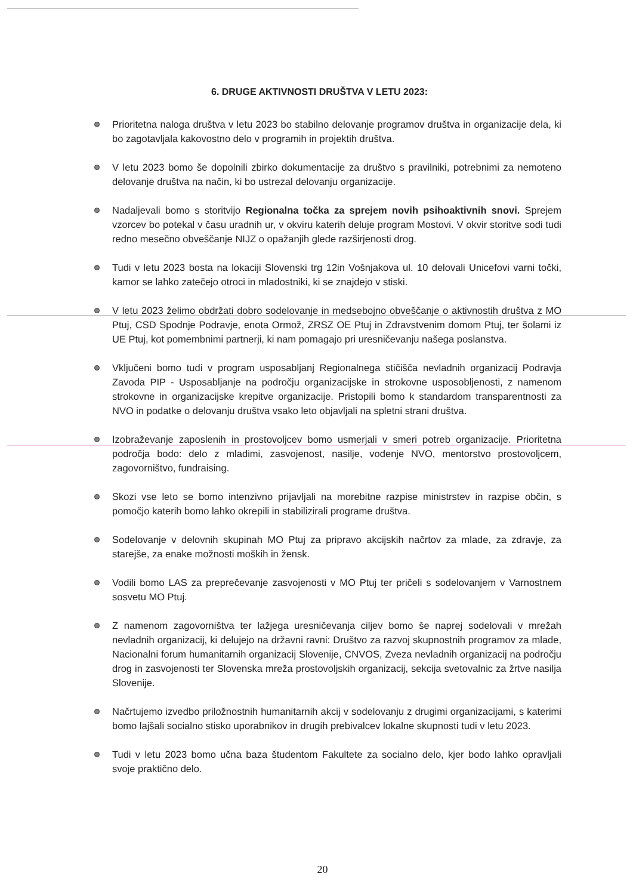6. DRUGE AKTIVNOSTI DRUŠTVA V LETU 2023:
Prioritetna naloga društva v letu 2023 bo stabilno delovanje programov društva in organizacije dela, ki bo zagotavljala kakovostno delo v programih in projektih društva.
V letu 2023 bomo še dopolnili zbirko dokumentacije za društvo s pravilniki, potrebnimi za nemoteno delovanje društva na način, ki bo ustrezal delovanju organizacije.
Nadaljevali bomo s storitvijo Regionalna točka za sprejem novih psihoaktivnih snovi. Sprejem vzorcev bo potekal v času uradnih ur, v okviru katerih deluje program Mostovi. V okvir storitve sodi tudi redno mesečno obveščanje NIJZ o opažanjih glede razširjenosti drog.
Tudi v letu 2023 bosta na lokaciji Slovenski trg 12in Vošnjakova ul. 10 delovali Unicefovi varni točki, kamor se lahko zatečejo otroci in mladostniki, ki se znajdejo v stiski.
V letu 2023 želimo obdržati dobro sodelovanje in medsebojno obveščanje o aktivnostih društva z MO Ptuj, CSD Spodnje Podravje, enota Ormož, ZRSZ OE Ptuj in Zdravstvenim domom Ptuj, ter šolami iz UE Ptuj, kot pomembnimi partnerji, ki nam pomagajo pri uresničevanju našega poslanstva.
Vključeni bomo tudi v program usposabljanj Regionalnega stičišča nevladnih organizacij Podravja Zavoda PIP - Usposabljanje na področju organizacijske in strokovne usposobljenosti, z namenom strokovne in organizacijske krepitve organizacije. Pristopili bomo k standardom transparentnosti za NVO in podatke o delovanju društva vsako leto objavljali na spletni strani društva.
Izobraževanje zaposlenih in prostovoljcev bomo usmerjali v smeri potreb organizacije. Prioritetna področja bodo: delo z mladimi, zasvojenost, nasilje, vodenje NVO, mentorstvo prostovoljcem, zagovorništvo, fundraising.
Skozi vse leto se bomo intenzivno prijavljali na morebitne razpise ministrstev in razpise občin, s pomočjo katerih bomo lahko okrepili in stabilizirali programe društva.
Sodelovanje v delovnih skupinah MO Ptuj za pripravo akcijskih načrtov za mlade, za zdravje, za starejše, za enake možnosti moških in žensk.
Vodili bomo LAS za preprečevanje zasvojenosti v MO Ptuj ter pričeli s sodelovanjem v Varnostnem sosvetu MO Ptuj.
Z namenom zagovorništva ter lažjega uresničevanja ciljev bomo še naprej sodelovali v mrežah nevladnih organizacij, ki delujejo na državni ravni: Društvo za razvoj skupnostnih programov za mlade, Nacionalni forum humanitarnih organizacij Slovenije, CNVOS, Zveza nevladnih organizacij na področju drog in zasvojenosti ter Slovenska mreža prostovoljskih organizacij, sekcija svetovalnic za žrtve nasilja Slovenije.
Načrtujemo izvedbo priložnostnih humanitarnih akcij v sodelovanju z drugimi organizacijami, s katerimi bomo lajšali socialno stisko uporabnikov in drugih prebivalcev lokalne skupnosti tudi v letu 2023.
Tudi v letu 2023 bomo učna baza študentom Fakultete za socialno delo, kjer bodo lahko opravljali svoje praktično delo.
20